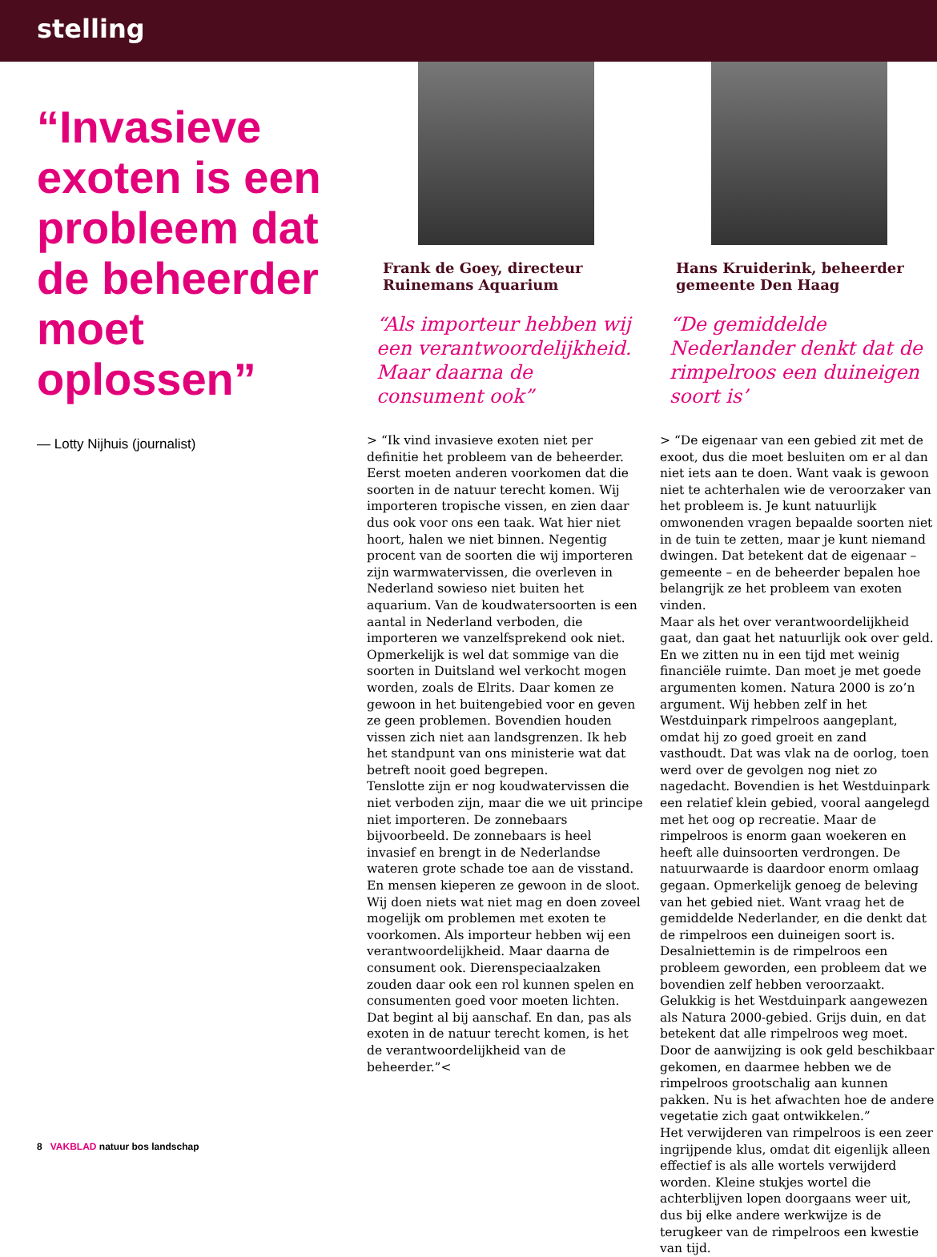stelling
“Invasieve exoten is een probleem dat de beheerder moet oplossen”
— Lotty Nijhuis (journalist)
Frank de Goey, directeur Ruinemans Aquarium
“Als importeur hebben wij een verantwoordelijkheid. Maar daarna de consument ook”
> “Ik vind invasieve exoten niet per definitie het probleem van de beheerder. Eerst moeten anderen voorkomen dat die soorten in de natuur terecht komen. Wij importeren tropische vissen, en zien daar dus ook voor ons een taak. Wat hier niet hoort, halen we niet binnen. Negentig procent van de soorten die wij importeren zijn warmwatervissen, die overleven in Nederland sowieso niet buiten het aquarium. Van de koudwatersoorten is een aantal in Nederland verboden, die importeren we vanzelfsprekend ook niet. Opmerkelijk is wel dat sommige van die soorten in Duitsland wel verkocht mogen worden, zoals de Elrits. Daar komen ze gewoon in het buitengebied voor en geven ze geen problemen. Bovendien houden vissen zich niet aan landsgrenzen. Ik heb het standpunt van ons ministerie wat dat betreft nooit goed begrepen.
Tenslotte zijn er nog koudwatervissen die niet verboden zijn, maar die we uit principe niet importeren. De zonnebaars bijvoorbeeld. De zonnebaars is heel invasief en brengt in de Nederlandse wateren grote schade toe aan de visstand. En mensen kieperen ze gewoon in de sloot.
Wij doen niets wat niet mag en doen zoveel mogelijk om problemen met exoten te voorkomen. Als importeur hebben wij een verantwoordelijkheid. Maar daarna de consument ook. Dierenspeciaalzaken zouden daar ook een rol kunnen spelen en consumenten goed voor moeten lichten. Dat begint al bij aanschaf. En dan, pas als exoten in de natuur terecht komen, is het de verantwoordelijkheid van de beheerder.”<
Hans Kruiderink, beheerder gemeente Den Haag
“De gemiddelde Nederlander denkt dat de rimpelroos een duineigen soort is’
> “De eigenaar van een gebied zit met de exoot, dus die moet besluiten om er al dan niet iets aan te doen. Want vaak is gewoon niet te achterhalen wie de veroorzaker van het probleem is. Je kunt natuurlijk omwonenden vragen bepaalde soorten niet in de tuin te zetten, maar je kunt niemand dwingen. Dat betekent dat de eigenaar – gemeente – en de beheerder bepalen hoe belangrijk ze het probleem van exoten vinden.
Maar als het over verantwoordelijkheid gaat, dan gaat het natuurlijk ook over geld. En we zitten nu in een tijd met weinig financiële ruimte. Dan moet je met goede argumenten komen. Natura 2000 is zo’n argument. Wij hebben zelf in het Westduinpark rimpelroos aangeplant, omdat hij zo goed groeit en zand vasthoudt. Dat was vlak na de oorlog, toen werd over de gevolgen nog niet zo nagedacht. Bovendien is het Westduinpark een relatief klein gebied, vooral aangelegd met het oog op recreatie. Maar de rimpelroos is enorm gaan woekeren en heeft alle duinsoorten verdrongen. De natuurwaarde is daardoor enorm omlaag gegaan. Opmerkelijk genoeg de beleving van het gebied niet. Want vraag het de gemiddelde Nederlander, en die denkt dat de rimpelroos een duineigen soort is. Desalniettemin is de rimpelroos een probleem geworden, een probleem dat we bovendien zelf hebben veroorzaakt. Gelukkig is het Westduinpark aangewezen als Natura 2000-gebied. Grijs duin, en dat betekent dat alle rimpelroos weg moet. Door de aanwijzing is ook geld beschikbaar gekomen, en daarmee hebben we de rimpelroos grootschalig aan kunnen pakken. Nu is het afwachten hoe de andere vegetatie zich gaat ontwikkelen.”
Het verwijderen van rimpelroos is een zeer ingrijpende klus, omdat dit eigenlijk alleen effectief is als alle wortels verwijderd worden. Kleine stukjes wortel die achterblijven lopen doorgaans weer uit, dus bij elke andere werkwijze is de terugkeer van de rimpelroos een kwestie van tijd.
8 VAKBLAD natuur bos landschap